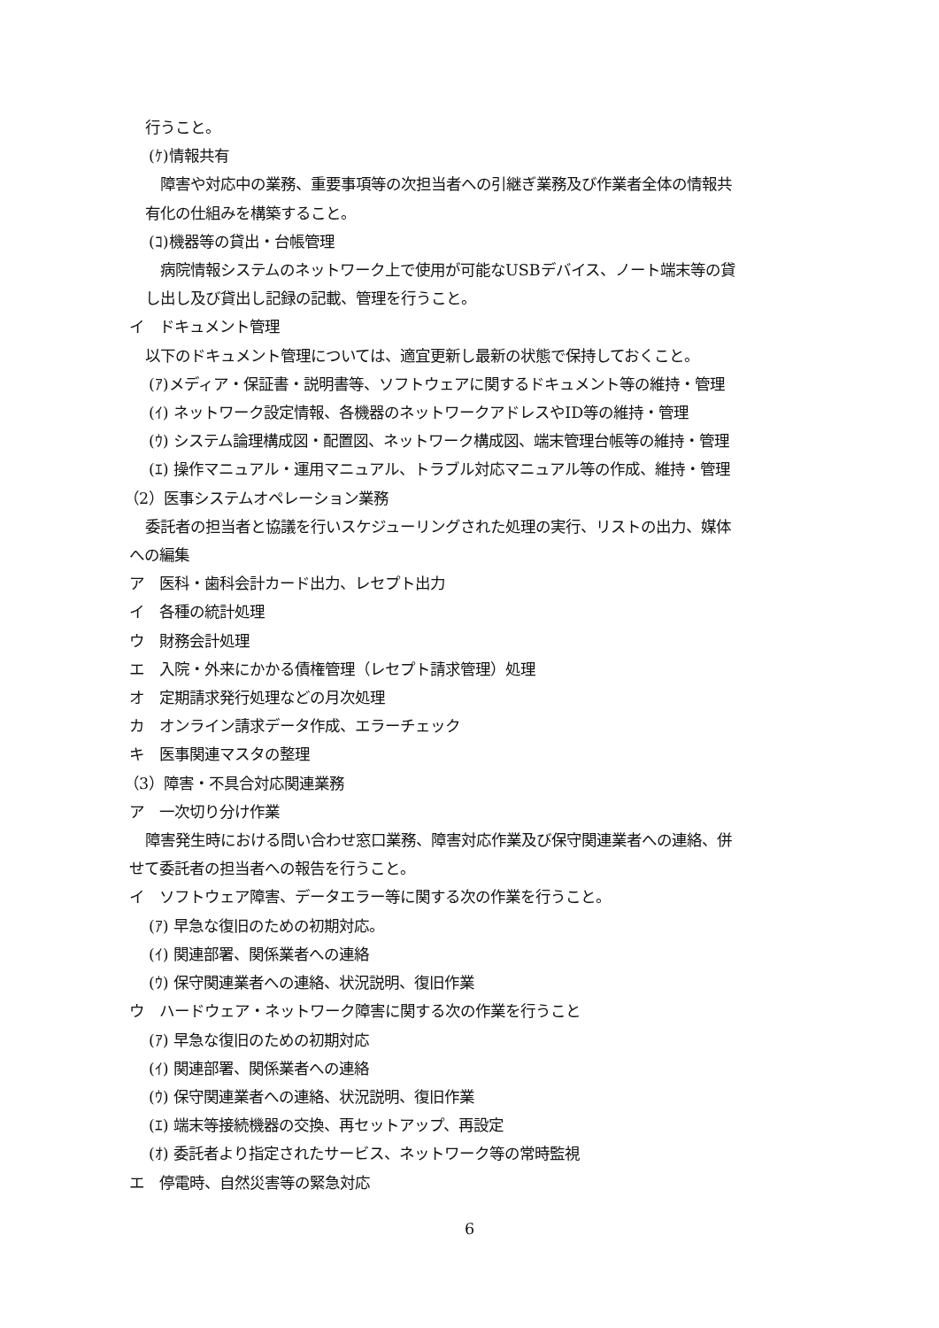行うこと。
(ｹ)情報共有
　障害や対応中の業務、重要事項等の次担当者への引継ぎ業務及び作業者全体の情報共
有化の仕組みを構築すること。
(ｺ)機器等の貸出・台帳管理
　病院情報システムのネットワーク上で使用が可能なUSBデバイス、ノート端末等の貸
し出し及び貸出し記録の記載、管理を行うこと。
イ　ドキュメント管理
以下のドキュメント管理については、適宜更新し最新の状態で保持しておくこと。
(ｱ)メディア・保証書・説明書等、ソフトウェアに関するドキュメント等の維持・管理
(ｲ) ネットワーク設定情報、各機器のネットワークアドレスやID等の維持・管理
(ｳ) システム論理構成図・配置図、ネットワーク構成図、端末管理台帳等の維持・管理
(ｴ) 操作マニュアル・運用マニュアル、トラブル対応マニュアル等の作成、維持・管理
（2）医事システムオペレーション業務
委託者の担当者と協議を行いスケジューリングされた処理の実行、リストの出力、媒体
への編集
ア　医科・歯科会計カード出力、レセプト出力
イ　各種の統計処理
ウ　財務会計処理
エ　入院・外来にかかる債権管理（レセプト請求管理）処理
オ　定期請求発行処理などの月次処理
カ　オンライン請求データ作成、エラーチェック
キ　医事関連マスタの整理
（3）障害・不具合対応関連業務
ア　一次切り分け作業
障害発生時における問い合わせ窓口業務、障害対応作業及び保守関連業者への連絡、併
せて委託者の担当者への報告を行うこと。
イ　ソフトウェア障害、データエラー等に関する次の作業を行うこと。
(ｱ) 早急な復旧のための初期対応。
(ｲ) 関連部署、関係業者への連絡
(ｳ) 保守関連業者への連絡、状況説明、復旧作業
ウ　ハードウェア・ネットワーク障害に関する次の作業を行うこと
(ｱ) 早急な復旧のための初期対応
(ｲ) 関連部署、関係業者への連絡
(ｳ) 保守関連業者への連絡、状況説明、復旧作業
(ｴ) 端末等接続機器の交換、再セットアップ、再設定
(ｵ) 委託者より指定されたサービス、ネットワーク等の常時監視
エ　停電時、自然災害等の緊急対応
6